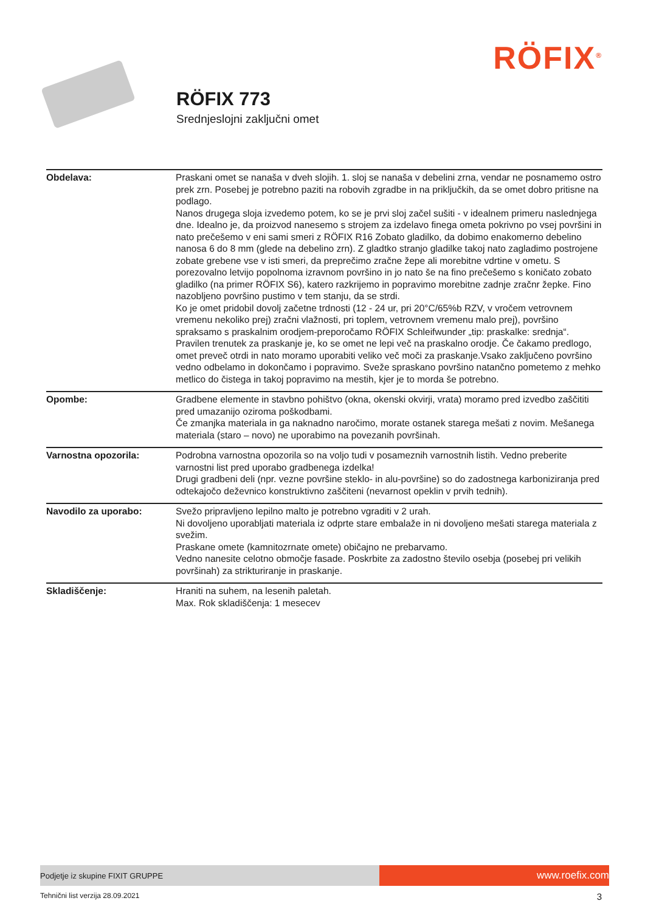RÖFIX<sup>®</sup>
RÖFIX 773
Srednjeslojni zaključni omet
| Obdelava: | Praskani omet se nanaša v dveh slojih. 1. sloj se nanaša v debelini zrna, vendar ne posnamemo ostro prek zrn. Posebej je potrebno paziti na robovih zgradbe in na priključkih, da se omet dobro pritisne na podlago. Nanos drugega sloja izvedemo potem, ko se je prvi sloj začel sušiti - v idealnem primeru naslednjega dne. Idealno je, da proizvod nanesemo s strojem za izdelavo finega ometa pokrivno po vsej površini in nato prečešemo v eni sami smeri z RÖFIX R16 Zobato gladilko, da dobimo enakomerno debelino nanosa 6 do 8 mm (glede na debelino zrn). Z gladtko stranjo gladilke takoj nato zagladimo postrojene zobate grebene vse v isti smeri, da preprečimo zračne žepe ali morebitne vdrtine v ometu. S porezovalno letvijo popolnoma izravnom površino in jo nato še na fino prečešemo s koničato zobato gladilko (na primer RÖFIX S6), katero razkrijemo in popravimo morebitne zadnje zračnr žepke. Fino nazobljeno površino pustimo v tem stanju, da se strdi. Ko je omet pridobil dovolj začetne trdnosti (12 - 24 ur, pri 20°C/65%b RZV, v vročem vetrovnem vremenu nekoliko prej) zračni vlažnosti, pri toplem, vetrovnem vremenu malo prej), površino spraksamo s praskalnim orodjem-preporočamo RÖFIX Schleifwunder „tip: praskalke: srednja“. Pravilen trenutek za praskanje je, ko se omet ne lepi več na praskalno orodje. Če čakamo predlogo, omet preveč otrdi in nato moramo uporabiti veliko več moči za praskanje.Vsako zaključeno površino vedno odbelamo in dokončamo i popravimo. Sveže spraskano površino natančno pometemo z mehko metlico do čistega in takoj popravimo na mestih, kjer je to morda še potrebno. |
| Opombe: | Gradbene elemente in stavbno pohištvo (okna, okenski okvirji, vrata) moramo pred izvedbo zaščititi pred umazanijo oziroma poškodbami. Če zmanjka materiala in ga naknadno naročimo, morate ostanek starega mešati z novim. Mešanega materiala (staro – novo) ne uporabimo na povezanih površinah. |
| Varnostna opozorila: | Podrobna varnostna opozorila so na voljo tudi v posameznih varnostnih listih. Vedno preberite varnostni list pred uporabo gradbenega izdelka! Drugi gradbeni deli (npr. vezne površine steklo- in alu-površine) so do zadostnega karboniziranja pred odtekajočo deževnico konstruktivno zaščiteni (nevarnost opeklin v prvih tednih). |
| Navodilo za uporabo: | Svežo pripravljeno lepilno malto je potrebno vgraditi v 2 urah. Ni dovoljeno uporabljati materiala iz odprte stare embalaže in ni dovoljeno mešati starega materiala z svežim. Praskane omete (kamnitozrnate omete) običajno ne prebarvamo. Vedno nanesite celotno območje fasade. Poskrbite za zadostno število osebja (posebej pri velikih površinah) za strikturiranje in praskanje. |
| Skladiščenje: | Hraniti na suhem, na lesenih paletah. Max. Rok skladiščenja: 1 mesecev |
Podjetje iz skupine FIXIT GRUPPE
www.roefix.com
Tehnični list verzija 28.09.2021 3